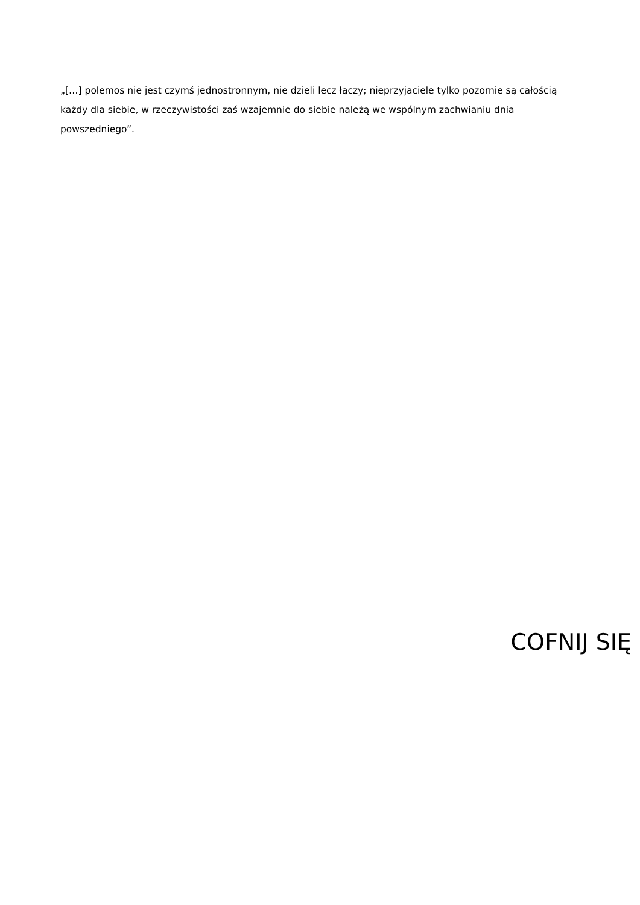„[…] polemos nie jest czymś jednostronnym, nie dzieli lecz łączy; nieprzyjaciele tylko pozornie są całością każdy dla siebie, w rzeczywistości zaś wzajemnie do siebie należą we wspólnym zachwianiu dnia powszedniego”.
COFNIJ SIĘ